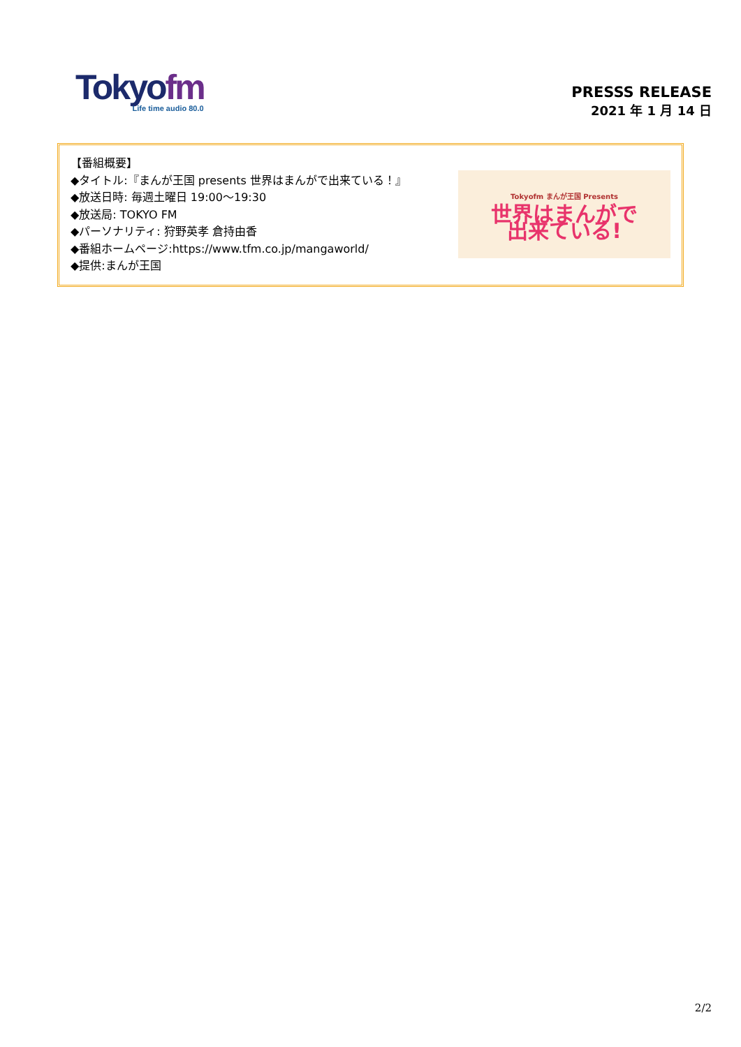Tokyofm
Life time audio 80.0
PRESSS RELEASE
2021 年 1 月 14 日
【番組概要】
◆タイトル:『まんが王国 presents 世界はまんがで出来ている！』
◆放送日時: 毎週土曜日 19:00～19:30
◆放送局: TOKYO FM
◆パーソナリティ: 狩野英孝 倉持由香
◆番組ホームページ:https://www.tfm.co.jp/mangaworld/
◆提供:まんが王国
Tokyofm まんが王国 Presents
世界はまんがで
出来ている!
2/2